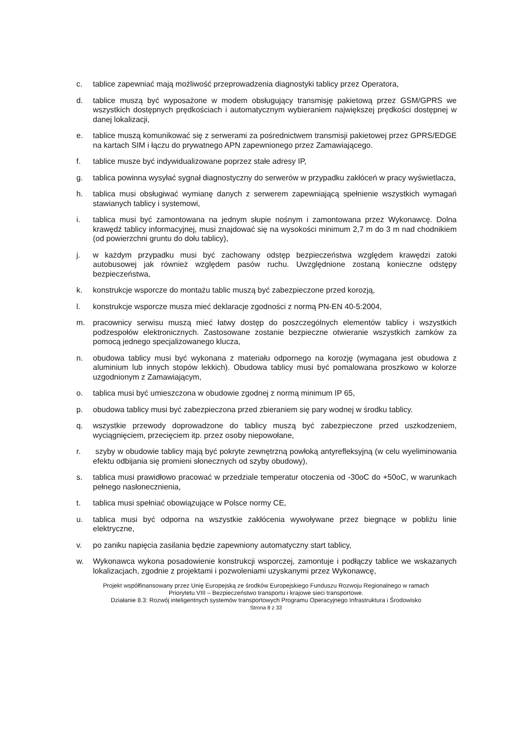c. tablice zapewniać mają możliwość przeprowadzenia diagnostyki tablicy przez Operatora,
d. tablice muszą być wyposażone w modem obsługujący transmisję pakietową przez GSM/GPRS we wszystkich dostępnych prędkościach i automatycznym wybieraniem największej prędkości dostępnej w danej lokalizacji,
e. tablice muszą komunikować się z serwerami za pośrednictwem transmisji pakietowej przez GPRS/EDGE na kartach SIM i łączu do prywatnego APN zapewnionego przez Zamawiającego.
f. tablice musze być indywidualizowane poprzez stałe adresy IP,
g. tablica powinna wysyłać sygnał diagnostyczny do serwerów w przypadku zakłóceń w pracy wyświetlacza,
h. tablica musi obsługiwać wymianę danych z serwerem zapewniającą spełnienie wszystkich wymagań stawianych tablicy i systemowi,
i. tablica musi być zamontowana na jednym słupie nośnym i zamontowana przez Wykonawcę. Dolna krawędź tablicy informacyjnej, musi znajdować się na wysokości minimum 2,7 m do 3 m nad chodnikiem (od powierzchni gruntu do dołu tablicy),
j. w każdym przypadku musi być zachowany odstęp bezpieczeństwa względem krawędzi zatoki autobusowej jak również względem pasów ruchu. Uwzględnione zostaną konieczne odstępy bezpieczeństwa,
k. konstrukcje wsporcze do montażu tablic muszą być zabezpieczone przed korozją,
l. konstrukcje wsporcze musza mieć deklaracje zgodności z normą PN-EN 40-5:2004,
m. pracownicy serwisu muszą mieć łatwy dostęp do poszczególnych elementów tablicy i wszystkich podzespołów elektronicznych. Zastosowane zostanie bezpieczne otwieranie wszystkich zamków za pomocą jednego specjalizowanego klucza,
n. obudowa tablicy musi być wykonana z materiału odpornego na korozję (wymagana jest obudowa z aluminium lub innych stopów lekkich). Obudowa tablicy musi być pomalowana proszkowo w kolorze uzgodnionym z Zamawiającym,
o. tablica musi być umieszczona w obudowie zgodnej z normą minimum IP 65,
p. obudowa tablicy musi być zabezpieczona przed zbieraniem się pary wodnej w środku tablicy.
q. wszystkie przewody doprowadzone do tablicy muszą być zabezpieczone przed uszkodzeniem, wyciągnięciem, przecięciem itp. przez osoby niepowołane,
r. szyby w obudowie tablicy mają być pokryte zewnętrzną powłoką antyrefleksyjną (w celu wyeliminowania efektu odbijania się promieni słonecznych od szyby obudowy),
s. tablica musi prawidłowo pracować w przedziale temperatur otoczenia od -30oC do +50oC, w warunkach pełnego nasłonecznienia,
t. tablica musi spełniać obowiązujące w Polsce normy CE,
u. tablica musi być odporna na wszystkie zakłócenia wywoływane przez biegnące w pobliżu linie elektryczne,
v. po zaniku napięcia zasilania będzie zapewniony automatyczny start tablicy,
w. Wykonawca wykona posadowienie konstrukcji wsporczej, zamontuje i podłączy tablice we wskazanych lokalizacjach, zgodnie z projektami i pozwoleniami uzyskanymi przez Wykonawcę,
Projekt współfinansowany przez Unię Europejską ze środków Europejskiego Funduszu Rozwoju Regionalnego w ramach
Priorytetu VIII – Bezpieczeństwo transportu i krajowe sieci transportowe.
Działanie 8.3: Rozwój inteligentnych systemów transportowych Programu Operacyjnego Infrastruktura i Środowisko
Strona 8 z 33